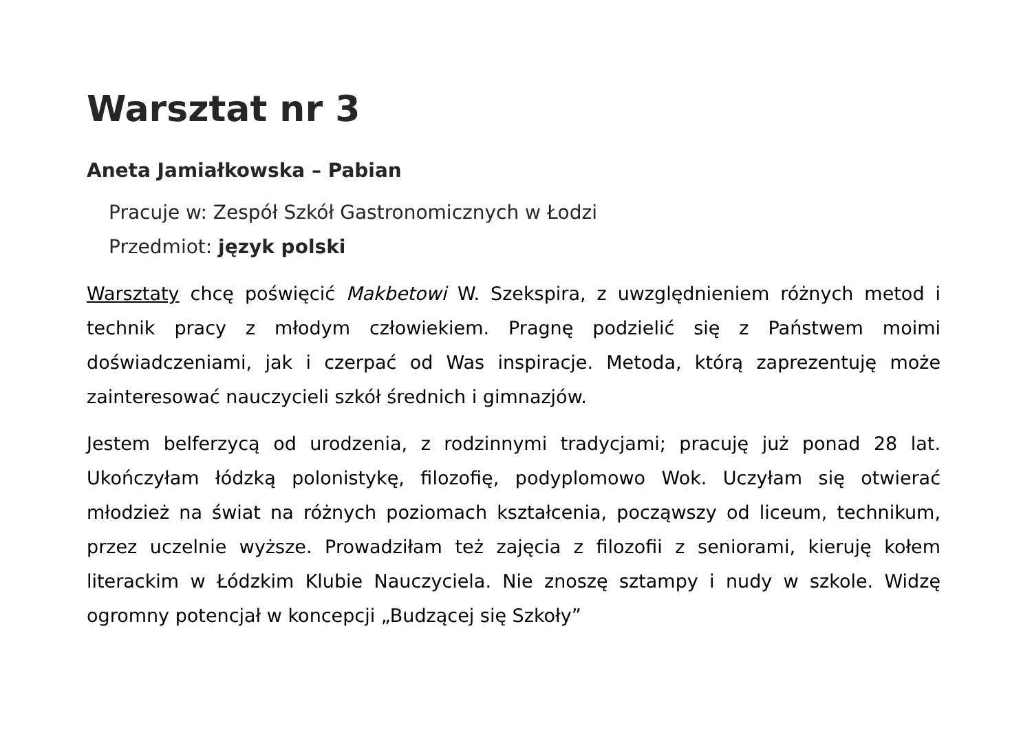Warsztat nr 3
Aneta Jamiałkowska – Pabian
Pracuje w: Zespół Szkół Gastronomicznych w Łodzi
Przedmiot: język polski
Warsztaty chcę poświęcić Makbetowi W. Szekspira, z uwzględnieniem różnych metod i technik pracy z młodym człowiekiem. Pragnę podzielić się z Państwem moimi doświadczeniami, jak i czerpać od Was inspiracje. Metoda, którą zaprezentuję może zainteresować nauczycieli szkół średnich i gimnazjów.
Jestem belferzycą od urodzenia, z rodzinnymi tradycjami; pracuję już ponad 28 lat. Ukończyłam łódzką polonistykę, filozofię, podyplomowo Wok. Uczyłam się otwierać młodzież na świat na różnych poziomach kształcenia, począwszy od liceum, technikum, przez uczelnie wyższe. Prowadziłam też zajęcia z filozofii z seniorami, kieruję kołem literackim w Łódzkim Klubie Nauczyciela. Nie znoszę sztampy i nudy w szkole. Widzę ogromny potencjał w koncepcji „Budzącej się Szkoły”